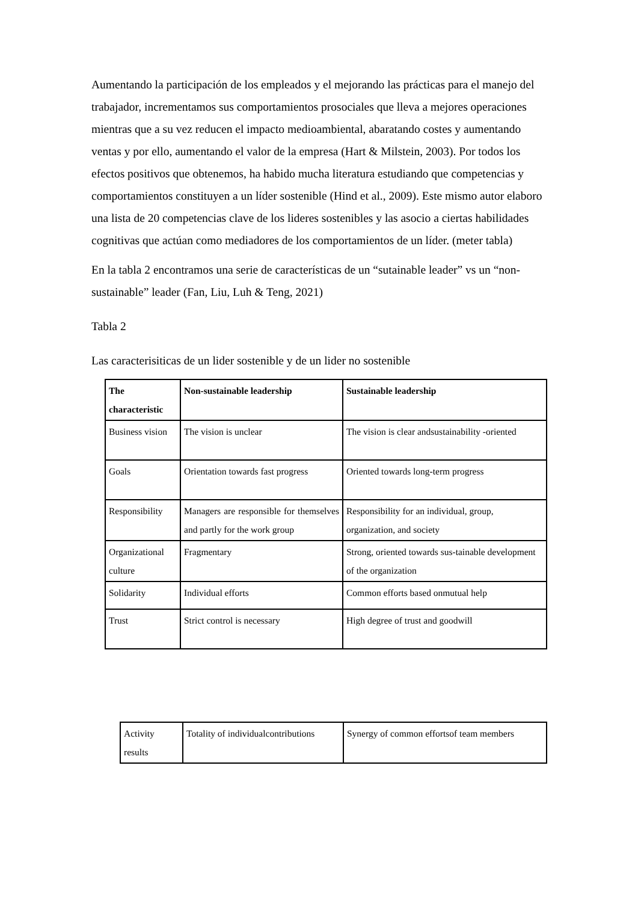Aumentando la participación de los empleados y el mejorando las prácticas para el manejo del trabajador, incrementamos sus comportamientos prosociales que lleva a mejores operaciones mientras que a su vez reducen el impacto medioambiental, abaratando costes y aumentando ventas y por ello, aumentando el valor de la empresa (Hart & Milstein, 2003). Por todos los efectos positivos que obtenemos, ha habido mucha literatura estudiando que competencias y comportamientos constituyen a un líder sostenible (Hind et al., 2009). Este mismo autor elaboro una lista de 20 competencias clave de los lideres sostenibles y las asocio a ciertas habilidades cognitivas que actúan como mediadores de los comportamientos de un líder. (meter tabla)
En la tabla 2 encontramos una serie de características de un “sutainable leader” vs un “non-sustainable” leader (Fan, Liu, Luh & Teng, 2021)
Tabla 2
Las caracterisiticas de un lider sostenible y de un lider no sostenible
| The characteristic | Non-sustainable leadership | Sustainable leadership |
| --- | --- | --- |
| Business vision | The vision is unclear | The vision is clear andsustainability -oriented |
| Goals | Orientation towards fast progress | Oriented towards long-term progress |
| Responsibility | Managers are responsible for themselves and partly for the work group | Responsibility for an individual, group, organization, and society |
| Organizational culture | Fragmentary | Strong, oriented towards sus-tainable development of the organization |
| Solidarity | Individual efforts | Common efforts based onmutual help |
| Trust | Strict control is necessary | High degree of trust and goodwill |
| Activity results | Totality of individualcontributions | Synergy of common effortsof team members |